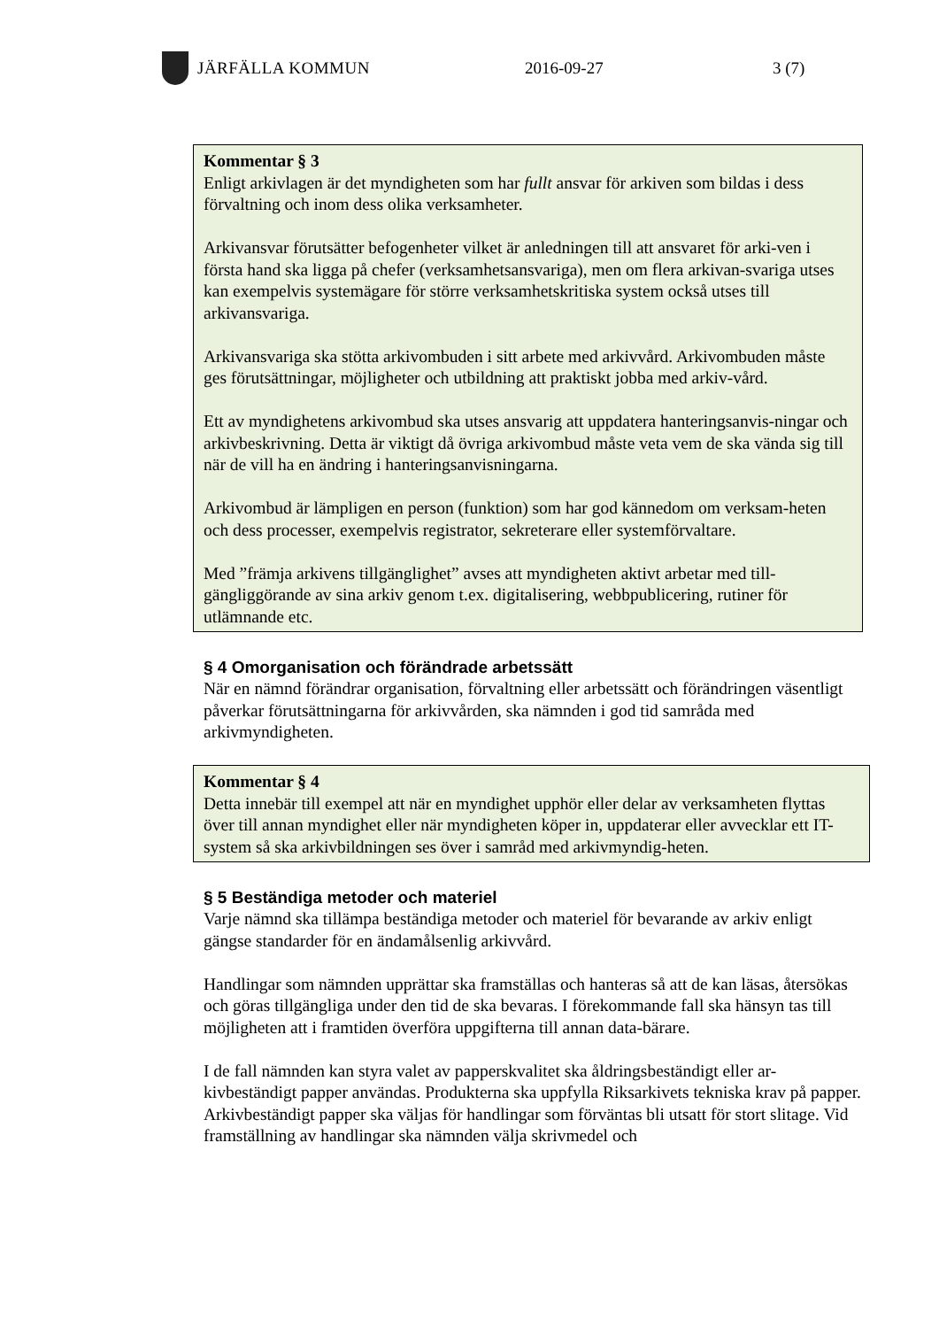JÄRFÄLLA KOMMUN 2016-09-27 3 (7)
Kommentar § 3
Enligt arkivlagen är det myndigheten som har fullt ansvar för arkiven som bildas i dess förvaltning och inom dess olika verksamheter.
Arkivansvar förutsätter befogenheter vilket är anledningen till att ansvaret för arki-ven i första hand ska ligga på chefer (verksamhetsansvariga), men om flera arkivan-svariga utses kan exempelvis systemägare för större verksamhetskritiska system också utses till arkivansvariga.
Arkivansvariga ska stötta arkivombuden i sitt arbete med arkivvård. Arkivombuden måste ges förutsättningar, möjligheter och utbildning att praktiskt jobba med arkiv-vård.
Ett av myndighetens arkivombud ska utses ansvarig att uppdatera hanteringsanvis-ningar och arkivbeskrivning. Detta är viktigt då övriga arkivombud måste veta vem de ska vända sig till när de vill ha en ändring i hanteringsanvisningarna.
Arkivombud är lämpligen en person (funktion) som har god kännedom om verksam-heten och dess processer, exempelvis registrator, sekreterare eller systemförvaltare.
Med ”främja arkivens tillgänglighet” avses att myndigheten aktivt arbetar med till-gängliggörande av sina arkiv genom t.ex. digitalisering, webbpublicering, rutiner för utlämnande etc.
§ 4 Omorganisation och förändrade arbetssätt
När en nämnd förändrar organisation, förvaltning eller arbetssätt och förändringen väsentligt påverkar förutsättningarna för arkivvården, ska nämnden i god tid samråda med arkivmyndigheten.
Kommentar § 4
Detta innebär till exempel att när en myndighet upphör eller delar av verksamheten flyttas över till annan myndighet eller när myndigheten köper in, uppdaterar eller avvecklar ett IT-system så ska arkivbildningen ses över i samråd med arkivmyndig-heten.
§ 5 Beständiga metoder och materiel
Varje nämnd ska tillämpa beständiga metoder och materiel för bevarande av arkiv enligt gängse standarder för en ändamålsenlig arkivvård.
Handlingar som nämnden upprättar ska framställas och hanteras så att de kan läsas, återsökas och göras tillgängliga under den tid de ska bevaras. I förekommande fall ska hänsyn tas till möjligheten att i framtiden överföra uppgifterna till annan data-bärare.
I de fall nämnden kan styra valet av papperskvalitet ska åldringsbeständigt eller ar-kivbeständigt papper användas. Produkterna ska uppfylla Riksarkivets tekniska krav på papper. Arkivbeständigt papper ska väljas för handlingar som förväntas bli utsatt för stort slitage. Vid framställning av handlingar ska nämnden välja skrivmedel och